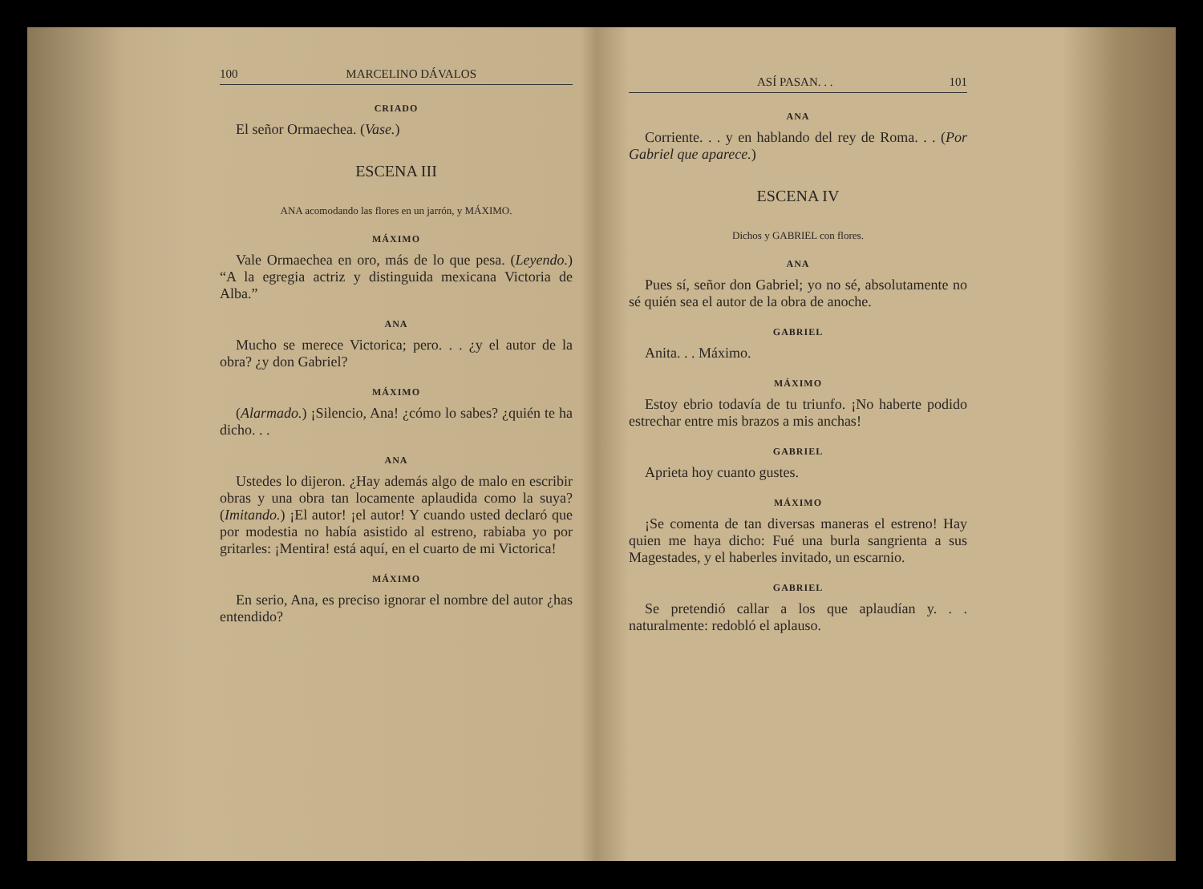100 MARCELINO DÁVALOS
CRIADO
El señor Ormaechea. (Vase.)
ESCENA III
ANA acomodando las flores en un jarrón, y MÁXIMO.
MÁXIMO
Vale Ormaechea en oro, más de lo que pesa. (Leyendo.) “A la egregia actriz y distinguida mexicana Victoria de Alba.”
ANA
Mucho se merece Victorica; pero. . . ¿y el autor de la obra? ¿y don Gabriel?
MÁXIMO
(Alarmado.) ¡Silencio, Ana! ¿cómo lo sabes? ¿quién te ha dicho. . .
ANA
Ustedes lo dijeron. ¿Hay además algo de malo en escribir obras y una obra tan locamente aplaudida como la suya? (Imitando.) ¡El autor! ¡el autor! Y cuando usted declaró que por modestia no había asistido al estreno, rabiaba yo por gritarles: ¡Mentira! está aquí, en el cuarto de mi Victorica!
MÁXIMO
En serio, Ana, es preciso ignorar el nombre del autor ¿has entendido?
ASÍ PASAN. . . 101
ANA
Corriente. . . y en hablando del rey de Roma. . . (Por Gabriel que aparece.)
ESCENA IV
Dichos y GABRIEL con flores.
ANA
Pues sí, señor don Gabriel; yo no sé, absolutamente no sé quién sea el autor de la obra de anoche.
GABRIEL
Anita. . . Máximo.
MÁXIMO
Estoy ebrio todavía de tu triunfo. ¡No haberte podido estrechar entre mis brazos a mis anchas!
GABRIEL
Aprieta hoy cuanto gustes.
MÁXIMO
¡Se comenta de tan diversas maneras el estreno! Hay quien me haya dicho: Fué una burla sangrienta a sus Magestades, y el haberles invitado, un escarnio.
GABRIEL
Se pretendió callar a los que aplaudían y. . . naturalmente: redobló el aplauso.